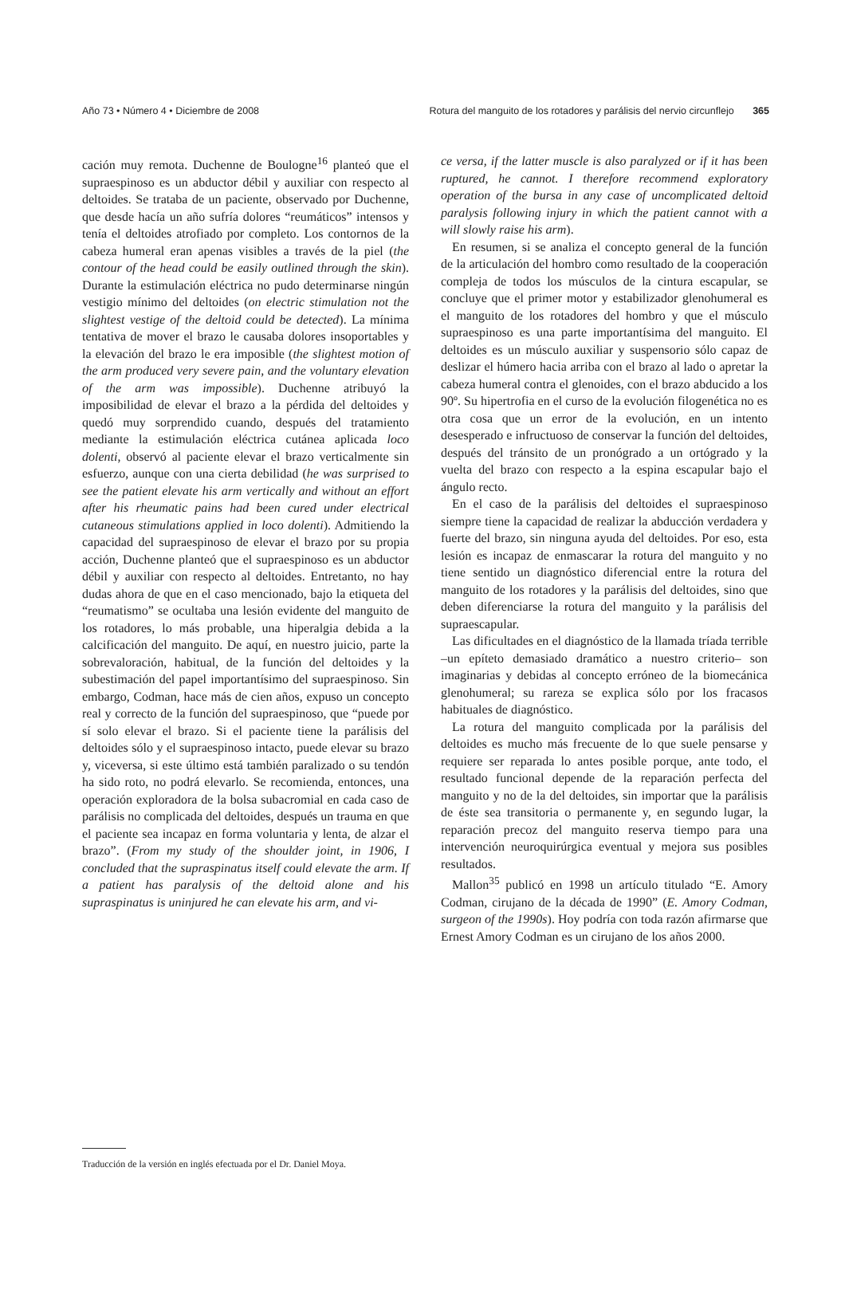Año 73 • Número 4 • Diciembre de 2008 Rotura del manguito de los rotadores y parálisis del nervio circunflejo 365
cación muy remota. Duchenne de Boulogne<sup>16</sup> planteó que el supraespinoso es un abductor débil y auxiliar con respecto al deltoides. Se trataba de un paciente, observado por Duchenne, que desde hacía un año sufría dolores “reumáticos” intensos y tenía el deltoides atrofiado por completo. Los contornos de la cabeza humeral eran apenas visibles a través de la piel (the contour of the head could be easily outlined through the skin). Durante la estimulación eléctrica no pudo determinarse ningún vestigio mínimo del deltoides (on electric stimulation not the slightest vestige of the deltoid could be detected). La mínima tentativa de mover el brazo le causaba dolores insoportables y la elevación del brazo le era imposible (the slightest motion of the arm produced very severe pain, and the voluntary elevation of the arm was impossible). Duchenne atribuyó la imposibilidad de elevar el brazo a la pérdida del deltoides y quedó muy sorprendido cuando, después del tratamiento mediante la estimulación eléctrica cutánea aplicada loco dolenti, observó al paciente elevar el brazo verticalmente sin esfuerzo, aunque con una cierta debilidad (he was surprised to see the patient elevate his arm vertically and without an effort after his rheumatic pains had been cured under electrical cutaneous stimulations applied in loco dolenti). Admitiendo la capacidad del supraespinoso de elevar el brazo por su propia acción, Duchenne planteó que el supraespinoso es un abductor débil y auxiliar con respecto al deltoides. Entretanto, no hay dudas ahora de que en el caso mencionado, bajo la etiqueta del “reumatismo” se ocultaba una lesión evidente del manguito de los rotadores, lo más probable, una hiperalgia debida a la calcificación del manguito. De aquí, en nuestro juicio, parte la sobrevaloración, habitual, de la función del deltoides y la subestimación del papel importantísimo del supraespinoso. Sin embargo, Codman, hace más de cien años, expuso un concepto real y correcto de la función del supraespinoso, que “puede por sí solo elevar el brazo. Si el paciente tiene la parálisis del deltoides sólo y el supraespinoso intacto, puede elevar su brazo y, viceversa, si este último está también paralizado o su tendón ha sido roto, no podrá elevarlo. Se recomienda, entonces, una operación exploradora de la bolsa subacromial en cada caso de parálisis no complicada del deltoides, después un trauma en que el paciente sea incapaz en forma voluntaria y lenta, de alzar el brazo”. (From my study of the shoulder joint, in 1906, I concluded that the supraspinatus itself could elevate the arm. If a patient has paralysis of the deltoid alone and his supraspinatus is uninjured he can elevate his arm, and vi-
ce versa, if the latter muscle is also paralyzed or if it has been ruptured, he cannot. I therefore recommend exploratory operation of the bursa in any case of uncomplicated deltoid paralysis following injury in which the patient cannot with a will slowly raise his arm).
En resumen, si se analiza el concepto general de la función de la articulación del hombro como resultado de la cooperación compleja de todos los músculos de la cintura escapular, se concluye que el primer motor y estabilizador glenohumeral es el manguito de los rotadores del hombro y que el músculo supraespinoso es una parte importantísima del manguito. El deltoides es un músculo auxiliar y suspensorio sólo capaz de deslizar el húmero hacia arriba con el brazo al lado o apretar la cabeza humeral contra el glenoides, con el brazo abducido a los 90º. Su hipertrofia en el curso de la evolución filogenética no es otra cosa que un error de la evolución, en un intento desesperado e infructuoso de conservar la función del deltoides, después del tránsito de un pronógrado a un ortógrado y la vuelta del brazo con respecto a la espina escapular bajo el ángulo recto.
En el caso de la parálisis del deltoides el supraespinoso siempre tiene la capacidad de realizar la abducción verdadera y fuerte del brazo, sin ninguna ayuda del deltoides. Por eso, esta lesión es incapaz de enmascarar la rotura del manguito y no tiene sentido un diagnóstico diferencial entre la rotura del manguito de los rotadores y la parálisis del deltoides, sino que deben diferenciarse la rotura del manguito y la parálisis del supraescapular.
Las dificultades en el diagnóstico de la llamada tríada terrible –un epíteto demasiado dramático a nuestro criterio– son imaginarias y debidas al concepto erróneo de la biomecánica glenohumeral; su rareza se explica sólo por los fracasos habituales de diagnóstico.
La rotura del manguito complicada por la parálisis del deltoides es mucho más frecuente de lo que suele pensarse y requiere ser reparada lo antes posible porque, ante todo, el resultado funcional depende de la reparación perfecta del manguito y no de la del deltoides, sin importar que la parálisis de éste sea transitoria o permanente y, en segundo lugar, la reparación precoz del manguito reserva tiempo para una intervención neuroquirúrgica eventual y mejora sus posibles resultados.
Mallon<sup>35</sup> publicó en 1998 un artículo titulado “E. Amory Codman, cirujano de la década de 1990” (E. Amory Codman, surgeon of the 1990s). Hoy podría con toda razón afirmarse que Ernest Amory Codman es un cirujano de los años 2000.
Traducción de la versión en inglés efectuada por el Dr. Daniel Moya.